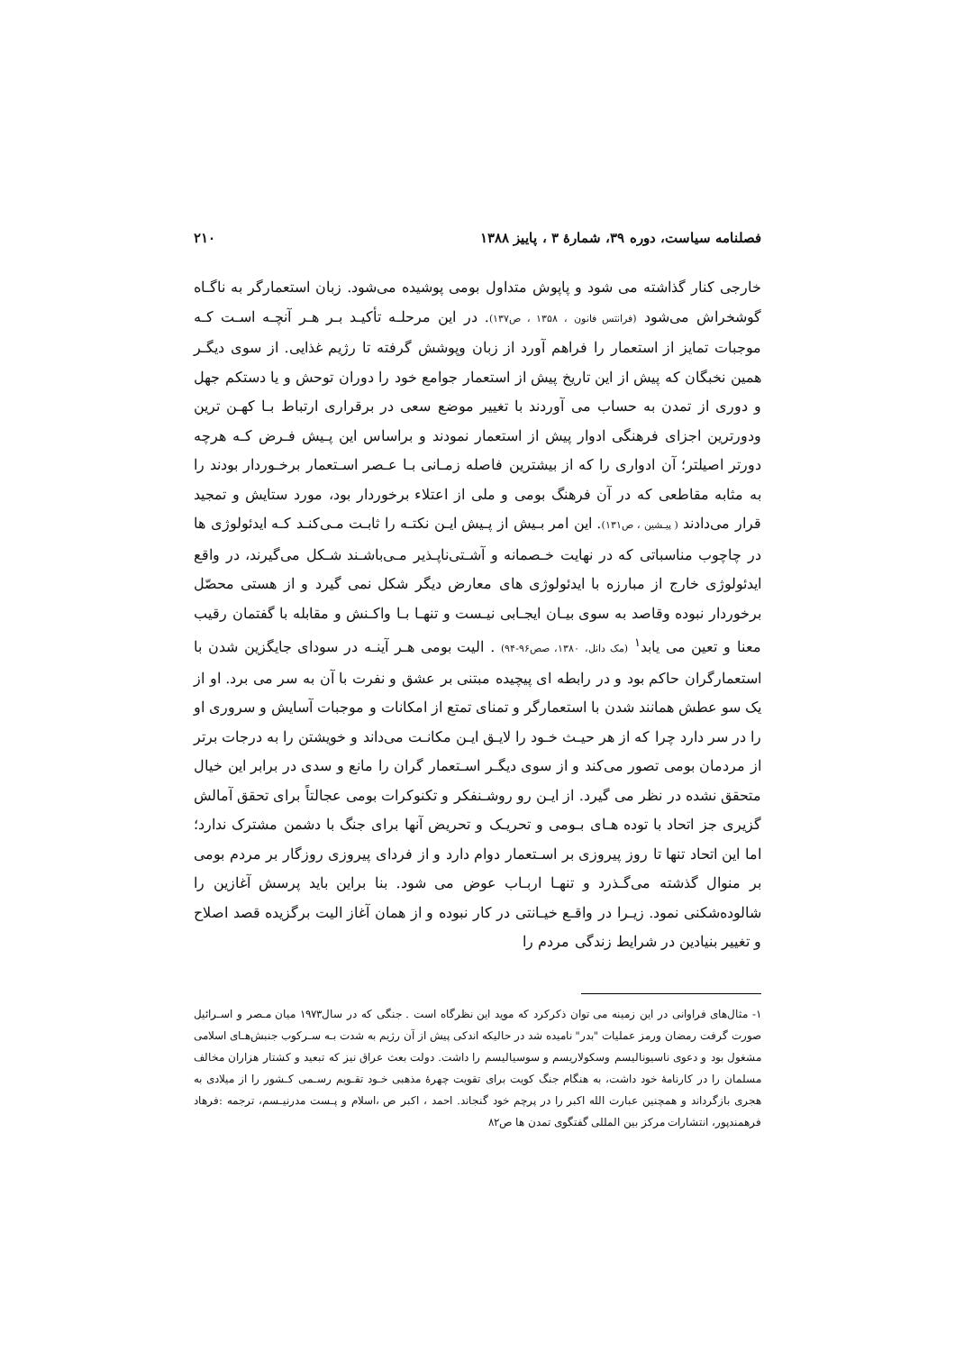فصلنامه سیاست، دوره ۳۹، شمارهٔ ۳ ، پاییز ۱۳۸۸ ۲۱۰
خارجی کنار گذاشته می شود و پاپوش متداول بومی پوشیده می‌شود. زبان استعمارگر به ناگـاه گوشخراش می‌شود (فرانتس فانون ، ۱۳۵۸ ، ص۱۳۷). در این مرحلـه تأکیـد بـر هـر آنچـه اسـت کـه موجبات تمایز از استعمار را فراهم آورد از زبان وپوشش گرفته تا رژیم غذایی. از سوی دیگـر همین نخبگان که پیش از این تاریخ پیش از استعمار جوامع خود را دوران توحش و یا دستکم جهل و دوری از تمدن به حساب می آوردند با تغییر موضع سعی در برقراری ارتباط بـا کهـن ترین ودورترین اجزای فرهنگی ادوار پیش از استعمار نمودند و براساس این پـیش فـرض کـه هرچه دورتر اصیلتر؛ آن ادواری را که از بیشترین فاصله زمـانی بـا عـصر اسـتعمار برخـوردار بودند را به مثابه مقاطعی که در آن فرهنگ بومی و ملی از اعتلاء برخوردار بود، مورد ستایش و تمجید قرار می‌دادند ( پیـشین ، ص۱۳۱). این امر بـیش از پـیش ایـن نکتـه را ثابـت مـی‌کنـد کـه ایدئولوژی ها در چاچوب مناسباتی که در نهایت خـصمانه و آشـتی‌ناپـذیر مـی‌باشـند شـکل می‌گیرند، در واقع ایدئولوژی خارج از مبارزه با ایدئولوژی های معارض دیگر شکل نمی گیرد و از هستی محصّل برخوردار نبوده وقاصد به سوی بیـان ایجـابی نیـست و تنهـا بـا واکـنش و مقابله با گفتمان رقیب معنا و تعین می یابد<sup>۱</sup> (مک دانل، ۱۳۸۰، صص۹۶-۹۴) . الیت بومی هـر آینـه در سودای جایگزین شدن با استعمارگران حاکم بود و در رابطه ای پیچیده مبتنی بر عشق و نفرت با آن به سر می برد. او از یک سو عطش همانند شدن با استعمارگر و تمنای تمتع از امکانات و موجبات آسایش و سروری او را در سر دارد چرا که از هر حیـث خـود را لایـق ایـن مکانـت می‌داند و خویشتن را به درجات برتر از مردمان بومی تصور می‌کند و از سوی دیگـر اسـتعمار گران را مانع و سدی در برابر این خیال متحقق نشده در نظر می گیرد. از ایـن رو روشـنفکر و تکنوکرات بومی عجالتاً برای تحقق آمالش گزیری جز اتحاد با توده هـای بـومی و تحریـک و تحریض آنها برای جنگ با دشمن مشترک ندارد؛ اما این اتحاد تنها تا روز پیروزی بر اسـتعمار دوام دارد و از فردای پیروزی روزگار بر مردم بومی بر منوال گذشته می‌گـذرد و تنهـا اربـاب عوض می شود. بنا براین باید پرسش آغازین را شالوده‌شکنی نمود. زیـرا در واقـع خیـانتی در کار نبوده و از همان آغاز الیت برگزیده قصد اصلاح و تغییر بنیادین در شرایط زندگی مردم را
۱- مثال‌های فراوانی در این زمینه می توان ذکرکرد که موید این نظرگاه است . جنگی که در سال۱۹۷۳ میان مـصر و اسـرائیل صورت گرفت رمضان ورمز عملیات "بدر" نامیده شد در حالیکه اندکی پیش از آن رژیم به شدت بـه سـرکوب جنبش‌هـای اسلامی مشغول بود و دعوی ناسیونالیسم وسکولاریسم و سوسیالیسم را داشت. دولت بعث عراق نیز که تبعید و کشتار هزاران مخالف مسلمان را در کارنامهٔ خود داشت، به هنگام جنگ کویت برای تقویت چهرهٔ مذهبی خـود تقـویم رسـمی کـشور را از میلادی به هجری بازگرداند و همچنین عبارت الله اکبر را در پرچم خود گنجاند. احمد ، اکبر ص ،اسلام و پـست مدرنیـسم، ترجمه :فرهاد فرهمندپور، انتشارات مرکز بین المللی گفتگوی تمدن ها ص۸۲